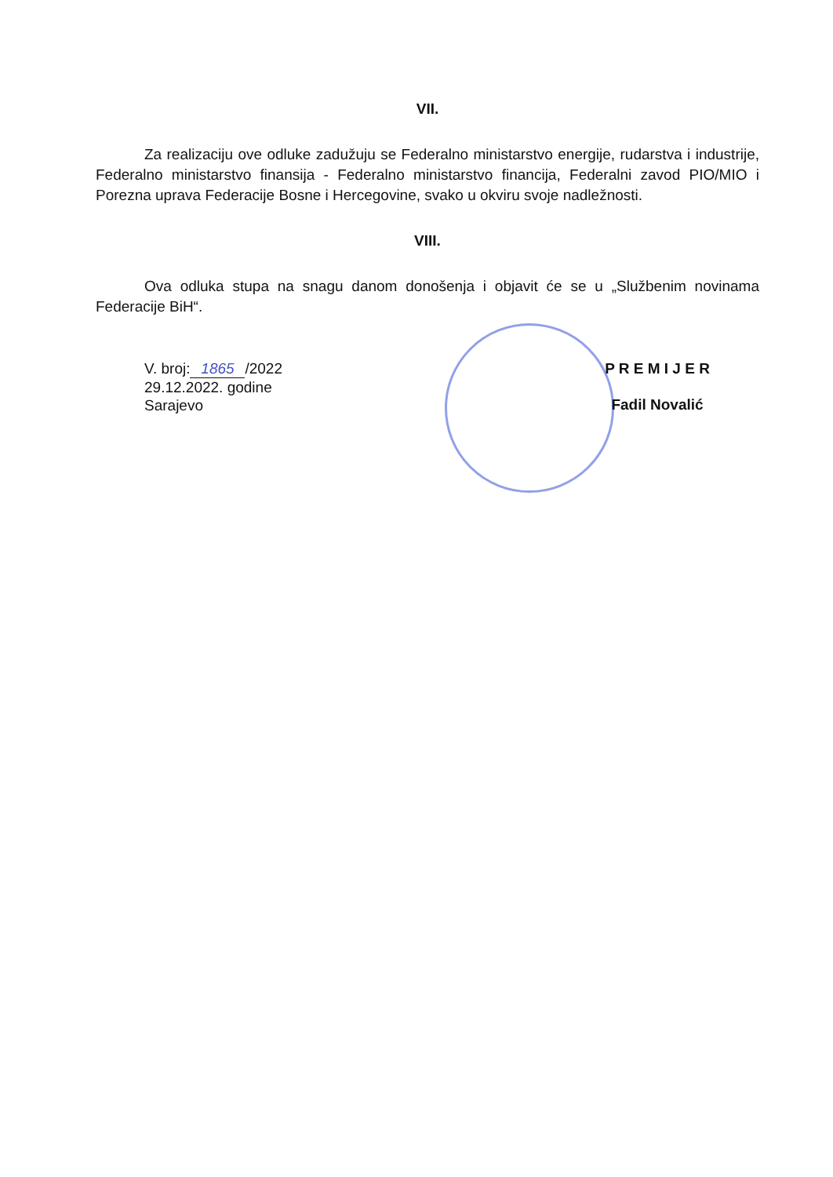VII.
Za realizaciju ove odluke zadužuju se Federalno ministarstvo energije, rudarstva i industrije, Federalno ministarstvo finansija - Federalno ministarstvo financija, Federalni zavod PIO/MIO i Porezna uprava Federacije Bosne i Hercegovine, svako u okviru svoje nadležnosti.
VIII.
Ova odluka stupa na snagu danom donošenja i objavit će se u „Službenim novinama Federacije BiH“.
V. broj: 1865 /2022
29.12.2022. godine
Sarajevo
P R E M I J E R
Fadil Novalić